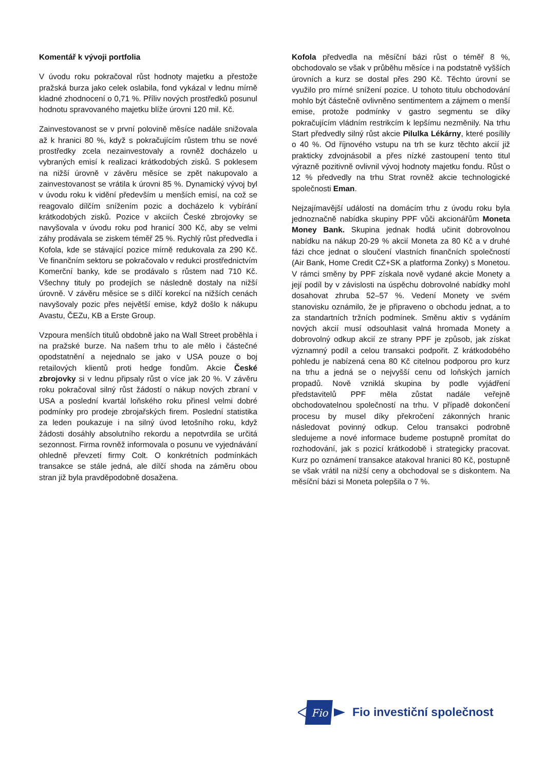Komentář k vývoji portfolia
V úvodu roku pokračoval růst hodnoty majetku a přestože pražská burza jako celek oslabila, fond vykázal v lednu mírně kladné zhodnocení o 0,71 %. Příliv nových prostředků posunul hodnotu spravovaného majetku blíže úrovni 120 mil. Kč.
Zainvestovanost se v první polovině měsíce nadále snižovala až k hranici 80 %, když s pokračujícím růstem trhu se nové prostředky zcela nezainvestovaly a rovněž docházelo u vybraných emisí k realizaci krátkodobých zisků. S poklesem na nižší úrovně v závěru měsíce se zpět nakupovalo a zainvestovanost se vrátila k úrovni 85 %. Dynamický vývoj byl v úvodu roku k vidění především u menších emisí, na což se reagovalo dílčím snížením pozic a docházelo k vybírání krátkodobých zisků. Pozice v akciích České zbrojovky se navyšovala v úvodu roku pod hranicí 300 Kč, aby se velmi záhy prodávala se ziskem téměř 25 %. Rychlý růst předvedla i Kofola, kde se stávající pozice mírně redukovala za 290 Kč. Ve finančním sektoru se pokračovalo v redukci prostřednictvím Komerční banky, kde se prodávalo s růstem nad 710 Kč. Všechny tituly po prodejích se následně dostaly na nižší úrovně. V závěru měsíce se s dílčí korekcí na nižších cenách navyšovaly pozic přes největší emise, když došlo k nákupu Avastu, ČEZu, KB a Erste Group.
Vzpoura menších titulů obdobně jako na Wall Street proběhla i na pražské burze. Na našem trhu to ale mělo i částečné opodstatnění a nejednalo se jako v USA pouze o boj retailových klientů proti hedge fondům. Akcie České zbrojovky si v lednu připsaly růst o více jak 20 %. V závěru roku pokračoval silný růst žádostí o nákup nových zbraní v USA a poslední kvartál loňského roku přinesl velmi dobré podmínky pro prodeje zbrojařských firem. Poslední statistika za leden poukazuje i na silný úvod letošního roku, když žádosti dosáhly absolutního rekordu a nepotvrdila se určitá sezonnost. Firma rovněž informovala o posunu ve vyjednávání ohledně převzetí firmy Colt. O konkrétních podmínkách transakce se stále jedná, ale dílčí shoda na záměru obou stran již byla pravděpodobně dosažena.
Kofola předvedla na měsíční bázi růst o téměř 8 %, obchodovalo se však v průběhu měsíce i na podstatně vyšších úrovních a kurz se dostal přes 290 Kč. Těchto úrovní se využilo pro mírné snížení pozice. U tohoto titulu obchodování mohlo být částečně ovlivněno sentimentem a zájmem o menší emise, protože podmínky v gastro segmentu se díky pokračujícím vládním restrikcím k lepšímu nezměnily. Na trhu Start předvedly silný růst akcie Pilulka Lékárny, které posílily o 40 %. Od říjnového vstupu na trh se kurz těchto akcií již prakticky zdvojnásobil a přes nízké zastoupení tento titul výrazně pozitivně ovlivnil vývoj hodnoty majetku fondu. Růst o 12 % předvedly na trhu Strat rovněž akcie technologické společnosti Eman.
Nejzajímavější událostí na domácím trhu z úvodu roku byla jednoznačně nabídka skupiny PPF vůči akcionářům Moneta Money Bank. Skupina jednak hodlá učinit dobrovolnou nabídku na nákup 20-29 % akcií Moneta za 80 Kč a v druhé fázi chce jednat o sloučení vlastních finančních společností (Air Bank, Home Credit CZ+SK a platforma Zonky) s Monetou. V rámci směny by PPF získala nově vydané akcie Monety a její podíl by v závislosti na úspěchu dobrovolné nabídky mohl dosahovat zhruba 52–57 %. Vedení Monety ve svém stanovisku oznámilo, že je připraveno o obchodu jednat, a to za standartních tržních podmínek. Směnu aktiv s vydáním nových akcií musí odsouhlasit valná hromada Monety a dobrovolný odkup akcií ze strany PPF je způsob, jak získat významný podíl a celou transakci podpořit. Z krátkodobého pohledu je nabízená cena 80 Kč citelnou podporou pro kurz na trhu a jedná se o nejvyšší cenu od loňských jarních propadů. Nově vzniklá skupina by podle vyjádření představitelů PPF měla zůstat nadále veřejně obchodovatelnou společností na trhu. V případě dokončení procesu by musel díky překročení zákonných hranic následovat povinný odkup. Celou transakci podrobně sledujeme a nové informace budeme postupně promítat do rozhodování, jak s pozicí krátkodobě i strategicky pracovat. Kurz po oznámení transakce atakoval hranici 80 Kč, postupně se však vrátil na nižší ceny a obchodoval se s diskontem. Na měsíční bázi si Moneta polepšila o 7 %.
Fio
Fio investiční společnost